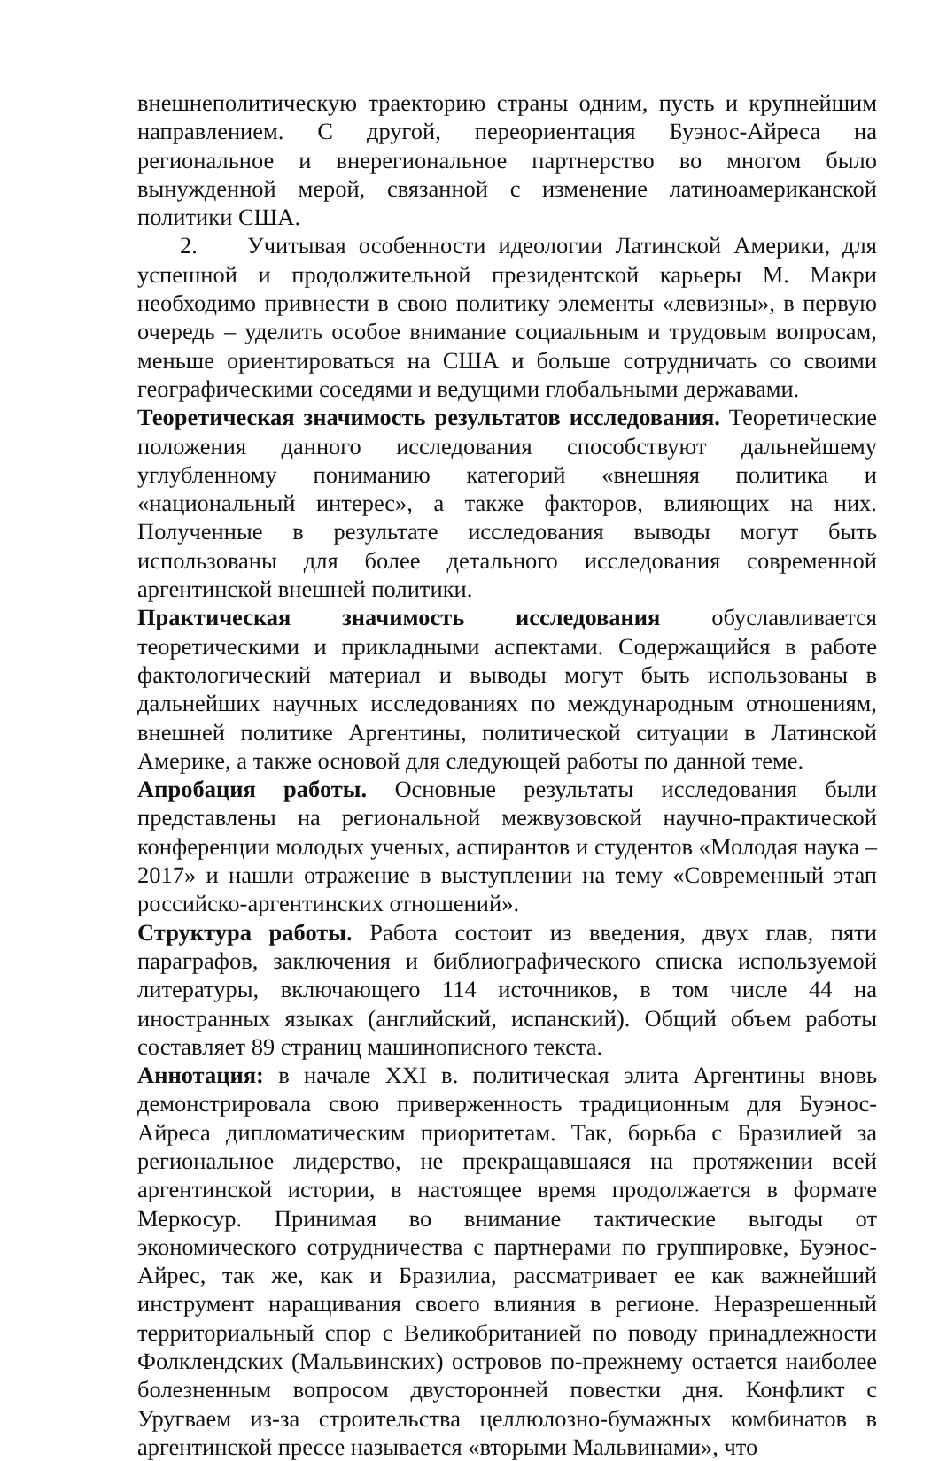внешнеполитическую траекторию страны одним, пусть и крупнейшим направлением. С другой, переориентация Буэнос-Айреса на региональное и внерегиональное партнерство во многом было вынужденной мерой, связанной с изменение латиноамериканской политики США.
2. Учитывая особенности идеологии Латинской Америки, для успешной и продолжительной президентской карьеры М. Макри необходимо привнести в свою политику элементы «левизны», в первую очередь – уделить особое внимание социальным и трудовым вопросам, меньше ориентироваться на США и больше сотрудничать со своими географическими соседями и ведущими глобальными державами.
Теоретическая значимость результатов исследования. Теоретические положения данного исследования способствуют дальнейшему углубленному пониманию категорий «внешняя политика и «национальный интерес», а также факторов, влияющих на них. Полученные в результате исследования выводы могут быть использованы для более детального исследования современной аргентинской внешней политики.
Практическая значимость исследования обуславливается теоретическими и прикладными аспектами. Содержащийся в работе фактологический материал и выводы могут быть использованы в дальнейших научных исследованиях по международным отношениям, внешней политике Аргентины, политической ситуации в Латинской Америке, а также основой для следующей работы по данной теме.
Апробация работы. Основные результаты исследования были представлены на региональной межвузовской научно-практической конференции молодых ученых, аспирантов и студентов «Молодая наука – 2017» и нашли отражение в выступлении на тему «Современный этап российско-аргентинских отношений».
Структура работы. Работа состоит из введения, двух глав, пяти параграфов, заключения и библиографического списка используемой литературы, включающего 114 источников, в том числе 44 на иностранных языках (английский, испанский). Общий объем работы составляет 89 страниц машинописного текста.
Аннотация: в начале XXI в. политическая элита Аргентины вновь демонстрировала свою приверженность традиционным для Буэнос-Айреса дипломатическим приоритетам. Так, борьба с Бразилией за региональное лидерство, не прекращавшаяся на протяжении всей аргентинской истории, в настоящее время продолжается в формате Меркосур. Принимая во внимание тактические выгоды от экономического сотрудничества с партнерами по группировке, Буэнос-Айрес, так же, как и Бразилиа, рассматривает ее как важнейший инструмент наращивания своего влияния в регионе. Неразрешенный территориальный спор с Великобританией по поводу принадлежности Фолклендских (Мальвинских) островов по-прежнему остается наиболее болезненным вопросом двусторонней повестки дня. Конфликт с Уругваем из-за строительства целлюлозно-бумажных комбинатов в аргентинской прессе называется «вторыми Мальвинами», что